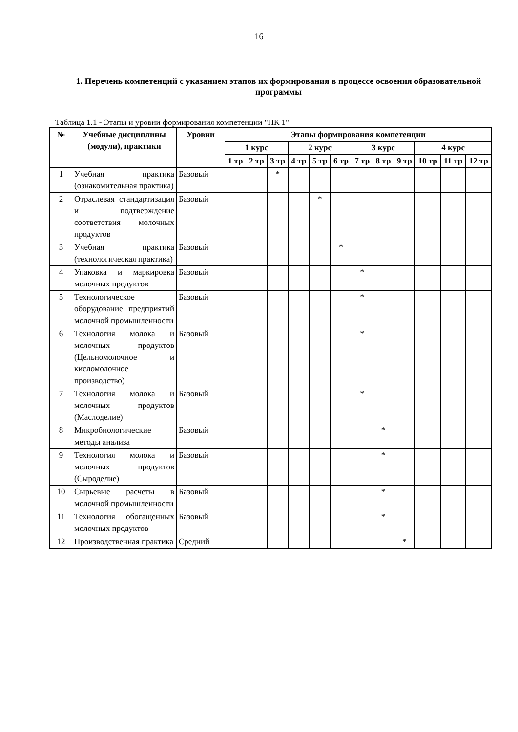16
1. Перечень компетенций с указанием этапов их формирования в процессе освоения образовательной программы
Таблица 1.1 - Этапы и уровни формирования компетенции "ПК 1"
| № | Учебные дисциплины (модули), практики | Уровни | Этапы формирования компетенции | | | | | | | | | | | |
| --- | --- | --- | --- | --- | --- | --- | --- | --- | --- | --- | --- | --- | --- | --- |
| | | | 1 курс | | | 2 курс | | | 3 курс | | | 4 курс | | |
| | | | 1 тр | 2 тр | 3 тр | 4 тр | 5 тр | 6 тр | 7 тр | 8 тр | 9 тр | 10 тр | 11 тр | 12 тр |
| 1 | Учебная практика (ознакомительная практика) | Базовый | | | * | | | | | | | | | |
| 2 | Отраслевая стандартизация и подтверждение соответствия молочных продуктов | Базовый | | | | | * | | | | | | | |
| 3 | Учебная практика (технологическая практика) | Базовый | | | | | | * | | | | | | |
| 4 | Упаковка и маркировка молочных продуктов | Базовый | | | | | | | * | | | | | |
| 5 | Технологическое оборудование предприятий молочной промышленности | Базовый | | | | | | | * | | | | | |
| 6 | Технология молока и молочных продуктов (Цельномолочное и кисломолочное производство) | Базовый | | | | | | | * | | | | | |
| 7 | Технология молока и молочных продуктов (Маслоделие) | Базовый | | | | | | | * | | | | | |
| 8 | Микробиологические методы анализа | Базовый | | | | | | | | * | | | | |
| 9 | Технология молока и молочных продуктов (Сыроделие) | Базовый | | | | | | | | * | | | | |
| 10 | Сырьевые расчеты в молочной промышленности | Базовый | | | | | | | | * | | | | |
| 11 | Технология обогащенных молочных продуктов | Базовый | | | | | | | | * | | | | |
| 12 | Производственная практика | Средний | | | | | | | | | * | | | |